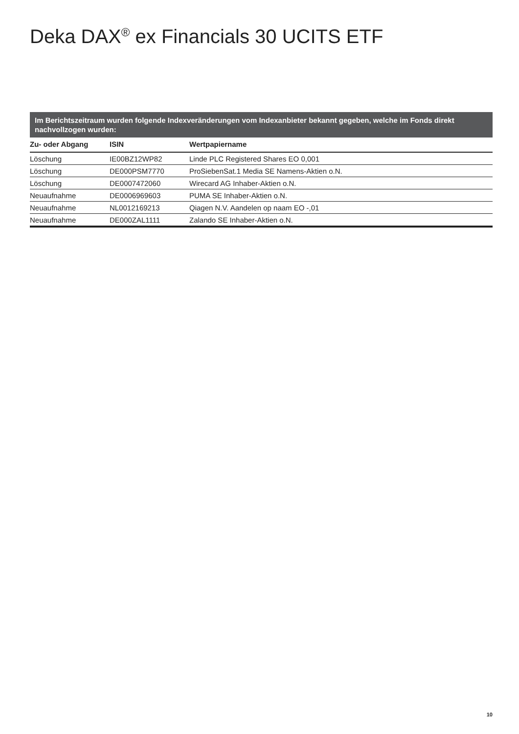Deka DAX<sup>®</sup> ex Financials 30 UCITS ETF
Im Berichtszeitraum wurden folgende Indexveränderungen vom Indexanbieter bekannt gegeben, welche im Fonds direkt nachvollzogen wurden:
| Zu- oder Abgang | ISIN | Wertpapiername |
| --- | --- | --- |
| Löschung | IE00BZ12WP82 | Linde PLC Registered Shares EO 0,001 |
| Löschung | DE000PSM7770 | ProSiebenSat.1 Media SE Namens-Aktien o.N. |
| Löschung | DE0007472060 | Wirecard AG Inhaber-Aktien o.N. |
| Neuaufnahme | DE0006969603 | PUMA SE Inhaber-Aktien o.N. |
| Neuaufnahme | NL0012169213 | Qiagen N.V. Aandelen op naam EO -,01 |
| Neuaufnahme | DE000ZAL1111 | Zalando SE Inhaber-Aktien o.N. |
10